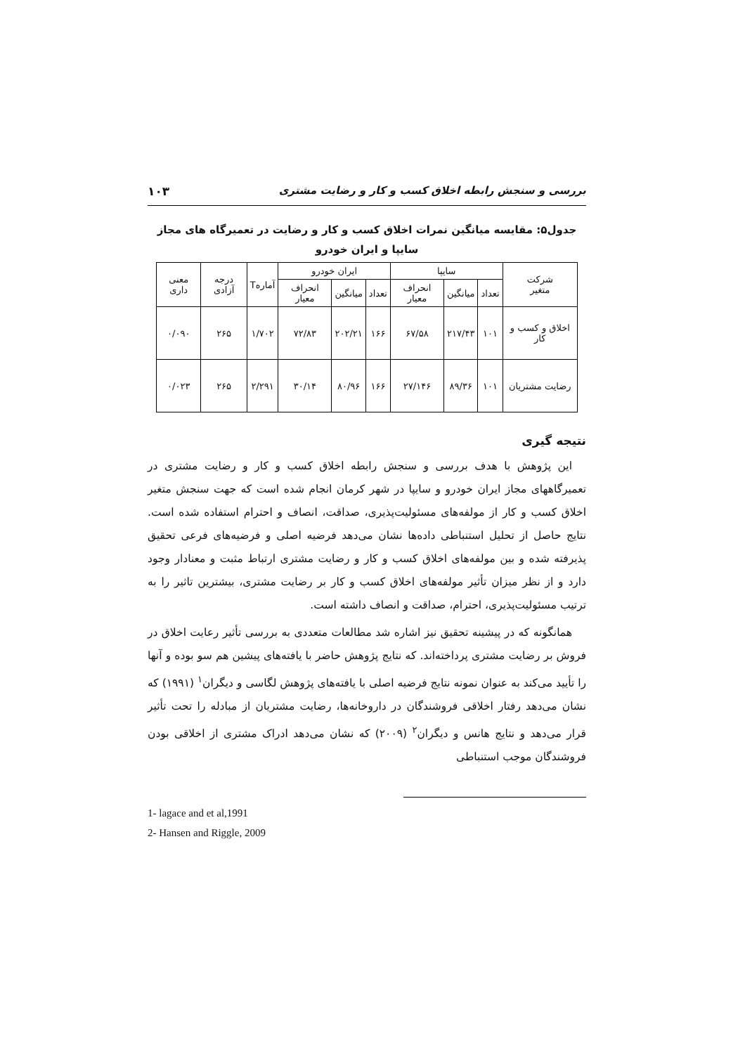بررسی و سنجش رابطه اخلاق کسب و کار و رضایت مشتری ۱۰۳
جدول۵: مقایسه میانگین نمرات اخلاق کسب و کار و رضایت در تعمیرگاه های مجاز سایپا و ایران خودرو
| شرکت متغیر | سایپا | | | ایران خودرو | | | آمارهT | درجه آزادی | معنی داری |
| --- | --- | --- | --- | --- | --- | --- | --- | --- | --- |
| | تعداد | میانگین | انحراف معیار | تعداد | میانگین | انحراف معیار | | | |
| اخلاق و کسب و کار | ۱۰۱ | ۲۱۷/۴۳ | ۶۷/۵۸ | ۱۶۶ | ۲۰۲/۲۱ | ۷۲/۸۳ | ۱/۷۰۲ | ۲۶۵ | ۰/۰۹۰ |
| رضایت مشتریان | ۱۰۱ | ۸۹/۳۶ | ۲۷/۱۴۶ | ۱۶۶ | ۸۰/۹۶ | ۳۰/۱۴ | ۲/۲۹۱ | ۲۶۵ | ۰/۰۲۳ |
نتیجه گیری
این پژوهش با هدف بررسی و سنجش رابطه اخلاق کسب و کار و رضایت مشتری در تعمیرگاههای مجاز ایران خودرو و سایپا در شهر کرمان انجام شده است که جهت سنجش متغیر اخلاق کسب و کار از مولفه‌های مسئولیت‌پذیری، صداقت، انصاف و احترام استفاده شده است. نتایج حاصل از تحلیل استنباطی داده‌ها نشان می‌دهد فرضیه اصلی و فرضیه‌های فرعی تحقیق پذیرفته شده و بین مولفه‌های اخلاق کسب و کار و رضایت مشتری ارتباط مثبت و معنادار وجود دارد و از نظر میزان تأثیر مولفه‌های اخلاق کسب و کار بر رضایت مشتری، بیشترین تاثیر را به ترتیب مسئولیت‌پذیری، احترام، صداقت و انصاف داشته است.
همانگونه که در پیشینه تحقیق نیز اشاره شد مطالعات متعددی به بررسی تأثیر رعایت اخلاق در فروش بر رضایت مشتری پرداخته‌اند. که نتایج پژوهش حاضر با یافته‌های پیشین هم سو بوده و آنها را تأیید می‌کند به عنوان نمونه نتایج فرضیه اصلی با یافته‌های پژوهش لگاسی و دیگران<sup>۱</sup> (۱۹۹۱) که نشان می‌دهد رفتار اخلاقی فروشندگان در داروخانه‌ها، رضایت مشتریان از مبادله را تحت تأثیر قرار می‌دهد و نتایج هانس و دیگران<sup>۲</sup> (۲۰۰۹) که نشان می‌دهد ادراک مشتری از اخلاقی بودن فروشندگان موجب استنباطی
1- lagace and et al,1991
2- Hansen and Riggle, 2009